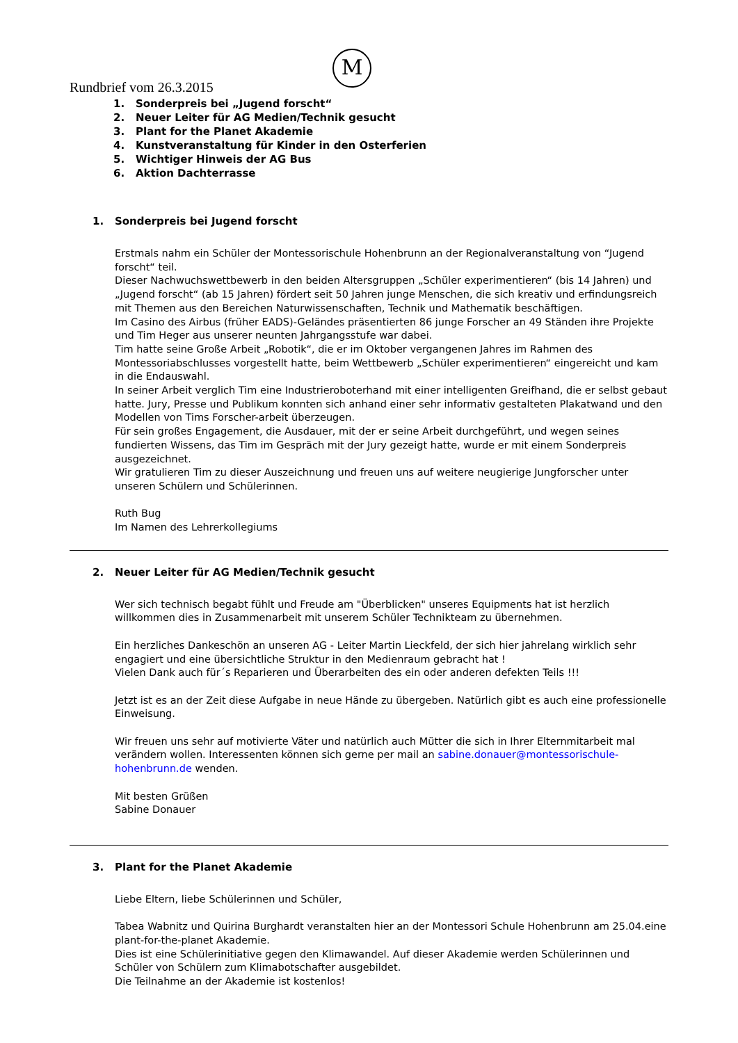M
Rundbrief vom 26.3.2015
1. Sonderpreis bei „Jugend forscht“
2. Neuer Leiter für AG Medien/Technik gesucht
3. Plant for the Planet Akademie
4. Kunstveranstaltung für Kinder in den Osterferien
5. Wichtiger Hinweis der AG Bus
6. Aktion Dachterrasse
1. Sonderpreis bei Jugend forscht
Erstmals nahm ein Schüler der Montessorischule Hohenbrunn an der Regionalveranstaltung von “Jugend forscht“ teil.
Dieser Nachwuchswettbewerb in den beiden Altersgruppen „Schüler experimentieren“ (bis 14 Jahren) und „Jugend forscht“ (ab 15 Jahren) fördert seit 50 Jahren junge Menschen, die sich kreativ und erfindungsreich mit Themen aus den Bereichen Naturwissenschaften, Technik und Mathematik beschäftigen.
Im Casino des Airbus (früher EADS)-Geländes präsentierten 86 junge Forscher an 49 Ständen ihre Projekte und Tim Heger aus unserer neunten Jahrgangsstufe war dabei.
Tim hatte seine Große Arbeit „Robotik“, die er im Oktober vergangenen Jahres im Rahmen des Montessoriabschlusses vorgestellt hatte, beim Wettbewerb „Schüler experimentieren“ eingereicht und kam in die Endauswahl.
In seiner Arbeit verglich Tim eine Industrieroboterhand mit einer intelligenten Greifhand, die er selbst gebaut hatte. Jury, Presse und Publikum konnten sich anhand einer sehr informativ gestalteten Plakatwand und den Modellen von Tims Forscher-arbeit überzeugen.
Für sein großes Engagement, die Ausdauer, mit der er seine Arbeit durchgeführt, und wegen seines fundierten Wissens, das Tim im Gespräch mit der Jury gezeigt hatte, wurde er mit einem Sonderpreis ausgezeichnet.
Wir gratulieren Tim zu dieser Auszeichnung und freuen uns auf weitere neugierige Jungforscher unter unseren Schülern und Schülerinnen.
Ruth Bug
Im Namen des Lehrerkollegiums
2. Neuer Leiter für AG Medien/Technik gesucht
Wer sich technisch begabt fühlt und Freude am "Überblicken" unseres Equipments hat ist herzlich willkommen dies in Zusammenarbeit mit unserem Schüler Technikteam zu übernehmen.
Ein herzliches Dankeschön an unseren AG - Leiter Martin Lieckfeld, der sich hier jahrelang wirklich sehr engagiert und eine übersichtliche Struktur in den Medienraum gebracht hat !
Vielen Dank auch für´s Reparieren und Überarbeiten des ein oder anderen defekten Teils !!!
Jetzt ist es an der Zeit diese Aufgabe in neue Hände zu übergeben. Natürlich gibt es auch eine professionelle Einweisung.
Wir freuen uns sehr auf motivierte Väter und natürlich auch Mütter die sich in Ihrer Elternmitarbeit mal verändern wollen. Interessenten können sich gerne per mail an sabine.donauer@montessorischule-hohenbrunn.de wenden.
Mit besten Grüßen
Sabine Donauer
3. Plant for the Planet Akademie
Liebe Eltern, liebe Schülerinnen und Schüler,
Tabea Wabnitz und Quirina Burghardt veranstalten hier an der Montessori Schule Hohenbrunn am 25.04.eine plant-for-the-planet Akademie.
Dies ist eine Schülerinitiative gegen den Klimawandel. Auf dieser Akademie werden Schülerinnen und Schüler von Schülern zum Klimabotschafter ausgebildet.
Die Teilnahme an der Akademie ist kostenlos!